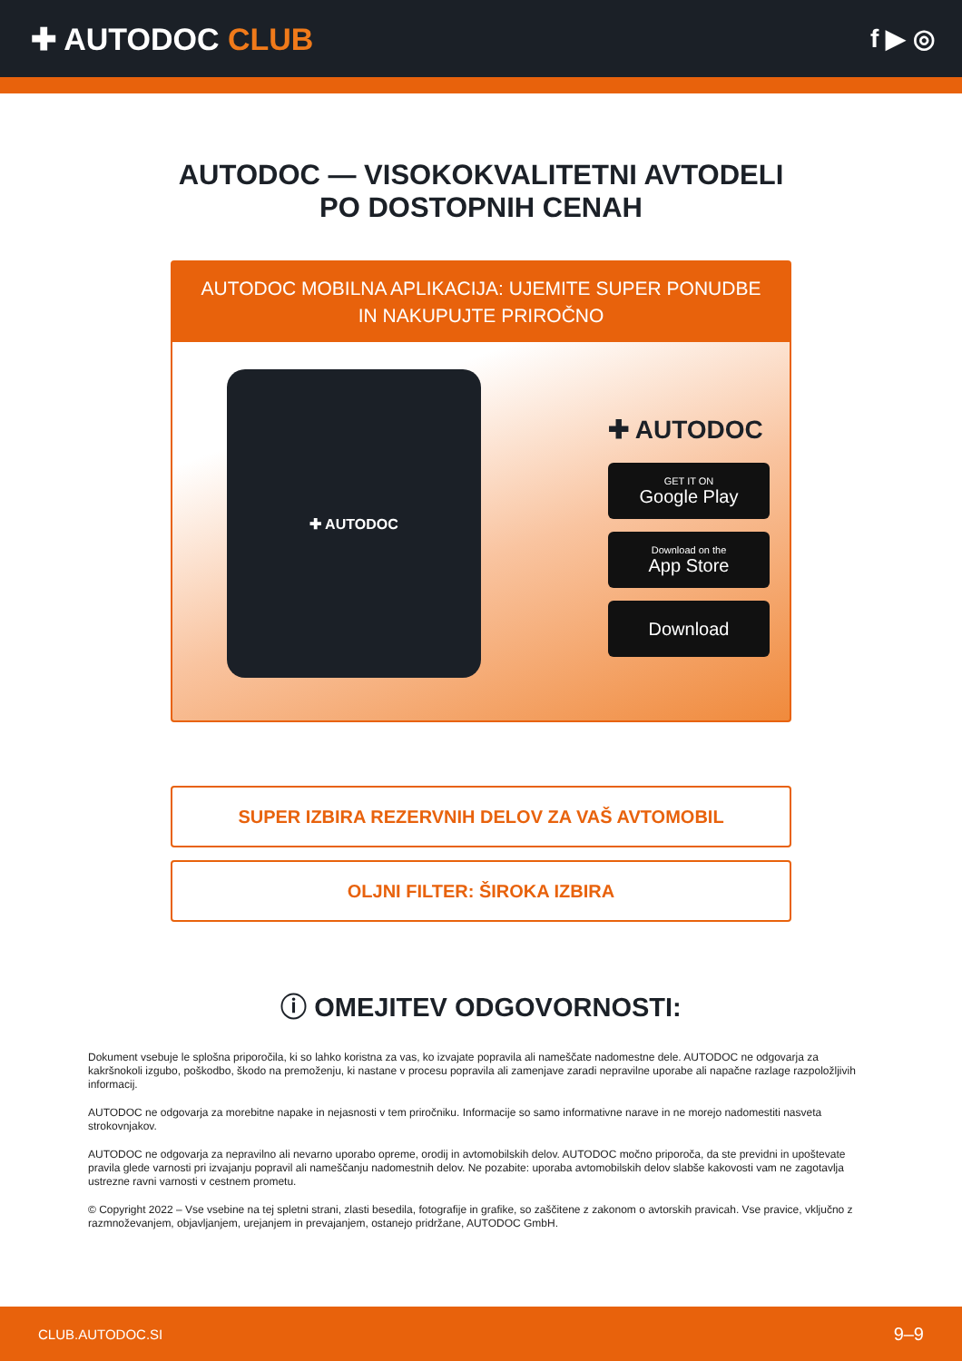✚ AUTODOC CLUB
f ▶ ◎
AUTODOC — VISOKOKVALITETNI AVTODELI PO DOSTOPNIH CENAH
AUTODOC MOBILNA APLIKACIJA: UJEMITE SUPER PONUDBE IN NAKUPUJTE PRIROČNO
✚ AUTODOC
✚ AUTODOC
GET IT ON
Google Play
Download on the
App Store
Download
SUPER IZBIRA REZERVNIH DELOV ZA VAŠ AVTOMOBIL
OLJNI FILTER: ŠIROKA IZBIRA
ⓘ OMEJITEV ODGOVORNOSTI:
Dokument vsebuje le splošna priporočila, ki so lahko koristna za vas, ko izvajate popravila ali nameščate nadomestne dele. AUTODOC ne odgovarja za kakršnokoli izgubo, poškodbo, škodo na premoženju, ki nastane v procesu popravila ali zamenjave zaradi nepravilne uporabe ali napačne razlage razpoložljivih informacij.
AUTODOC ne odgovarja za morebitne napake in nejasnosti v tem priročniku. Informacije so samo informativne narave in ne morejo nadomestiti nasveta strokovnjakov.
AUTODOC ne odgovarja za nepravilno ali nevarno uporabo opreme, orodij in avtomobilskih delov. AUTODOC močno priporoča, da ste previdni in upoštevate pravila glede varnosti pri izvajanju popravil ali nameščanju nadomestnih delov. Ne pozabite: uporaba avtomobilskih delov slabše kakovosti vam ne zagotavlja ustrezne ravni varnosti v cestnem prometu.
© Copyright 2022 – Vse vsebine na tej spletni strani, zlasti besedila, fotografije in grafike, so zaščitene z zakonom o avtorskih pravicah. Vse pravice, vključno z razmnoževanjem, objavljanjem, urejanjem in prevajanjem, ostanejo pridržane, AUTODOC GmbH.
CLUB.AUTODOC.SI 9–9